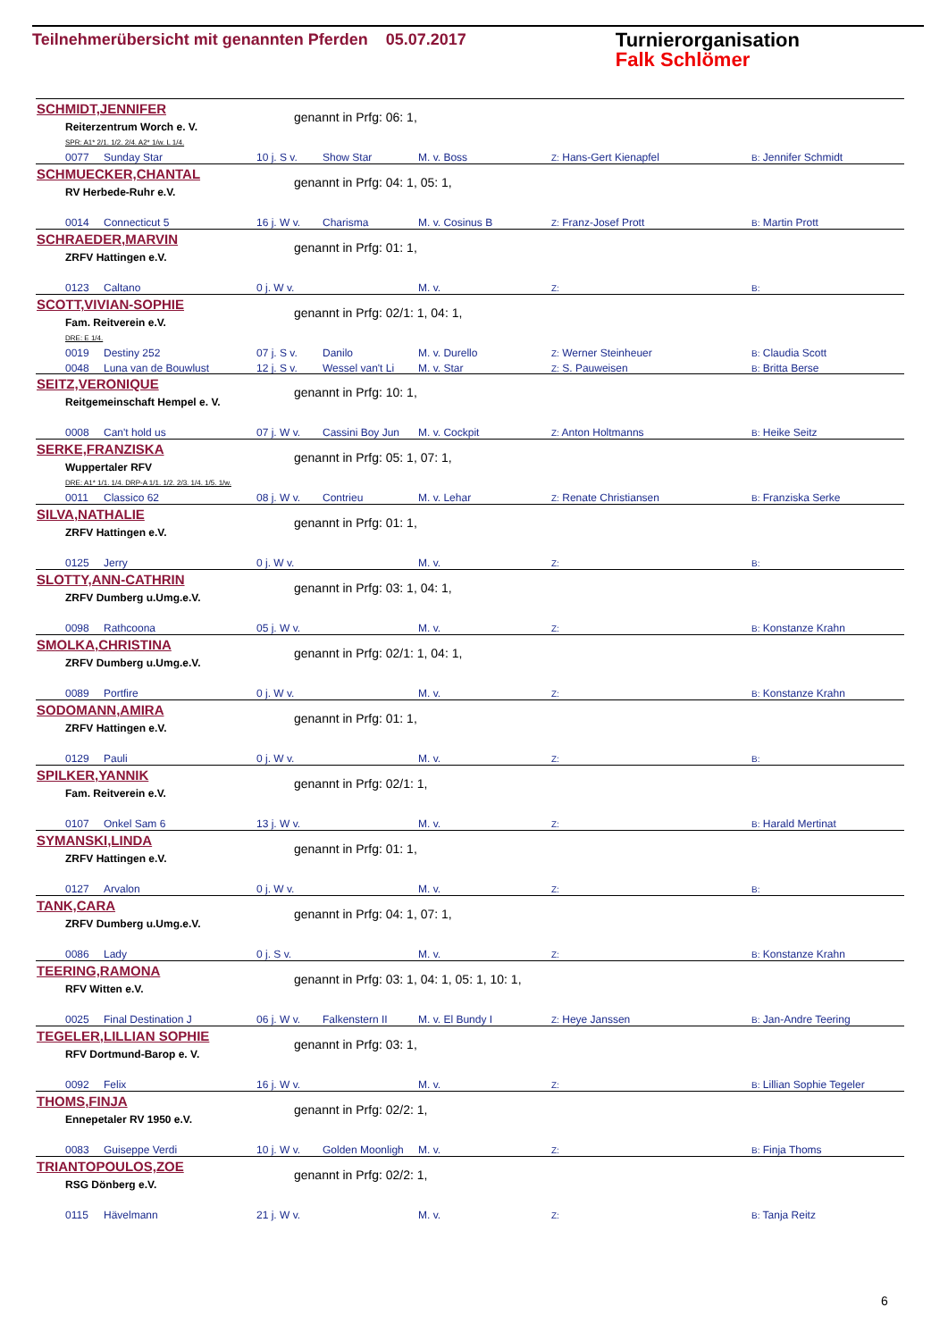Teilnehmerübersicht mit genannten Pferden 05.07.2017
Turnierorganisation
Falk Schlömer
SCHMIDT,JENNIFER
genannt in Prfg: 06: 1,
Reiterzentrum Worch e. V.
SPR: A1* 2/1. 1/2. 2/4. A2* 1/w. L 1/4.
| 0077 | Sunday Star | 10 j. S v. | Show Star | M. v. Boss | Z: Hans-Gert Kienapfel | B: Jennifer Schmidt |
SCHMUECKER,CHANTAL
genannt in Prfg: 04: 1, 05: 1,
RV Herbede-Ruhr e.V.
| 0014 | Connecticut 5 | 16 j. W v. | Charisma | M. v. Cosinus B | Z: Franz-Josef Prott | B: Martin Prott |
SCHRAEDER,MARVIN
genannt in Prfg: 01: 1,
ZRFV Hattingen e.V.
| 0123 | Caltano | 0 j. W v. | | M. v. | Z: | B: |
SCOTT,VIVIAN-SOPHIE
genannt in Prfg: 02/1: 1, 04: 1,
Fam. Reitverein e.V.
DRE: E 1/4.
| 0019 | Destiny 252 | 07 j. S v. | Danilo | M. v. Durello | Z: Werner Steinheuer | B: Claudia Scott |
| 0048 | Luna van de Bouwlust | 12 j. S v. | Wessel van't Li | M. v. Star | Z: S. Pauweisen | B: Britta Berse |
SEITZ,VERONIQUE
genannt in Prfg: 10: 1,
Reitgemeinschaft Hempel e. V.
| 0008 | Can't hold us | 07 j. W v. | Cassini Boy Jun | M. v. Cockpit | Z: Anton Holtmanns | B: Heike Seitz |
SERKE,FRANZISKA
genannt in Prfg: 05: 1, 07: 1,
Wuppertaler RFV
DRE: A1* 1/1. 1/4. DRP-A 1/1. 1/2. 2/3. 1/4. 1/5. 1/w.
| 0011 | Classico 62 | 08 j. W v. | Contrieu | M. v. Lehar | Z: Renate Christiansen | B: Franziska Serke |
SILVA,NATHALIE
genannt in Prfg: 01: 1,
ZRFV Hattingen e.V.
| 0125 | Jerry | 0 j. W v. | | M. v. | Z: | B: |
SLOTTY,ANN-CATHRIN
genannt in Prfg: 03: 1, 04: 1,
ZRFV Dumberg u.Umg.e.V.
| 0098 | Rathcoona | 05 j. W v. | | M. v. | Z: | B: Konstanze Krahn |
SMOLKA,CHRISTINA
genannt in Prfg: 02/1: 1, 04: 1,
ZRFV Dumberg u.Umg.e.V.
| 0089 | Portfire | 0 j. W v. | | M. v. | Z: | B: Konstanze Krahn |
SODOMANN,AMIRA
genannt in Prfg: 01: 1,
ZRFV Hattingen e.V.
| 0129 | Pauli | 0 j. W v. | | M. v. | Z: | B: |
SPILKER,YANNIK
genannt in Prfg: 02/1: 1,
Fam. Reitverein e.V.
| 0107 | Onkel Sam 6 | 13 j. W v. | | M. v. | Z: | B: Harald Mertinat |
SYMANSKI,LINDA
genannt in Prfg: 01: 1,
ZRFV Hattingen e.V.
| 0127 | Arvalon | 0 j. W v. | | M. v. | Z: | B: |
TANK,CARA
genannt in Prfg: 04: 1, 07: 1,
ZRFV Dumberg u.Umg.e.V.
| 0086 | Lady | 0 j. S v. | | M. v. | Z: | B: Konstanze Krahn |
TEERING,RAMONA
genannt in Prfg: 03: 1, 04: 1, 05: 1, 10: 1,
RFV Witten e.V.
| 0025 | Final Destination J | 06 j. W v. | Falkenstern II | M. v. El Bundy I | Z: Heye Janssen | B: Jan-Andre Teering |
TEGELER,LILLIAN SOPHIE
genannt in Prfg: 03: 1,
RFV Dortmund-Barop e. V.
| 0092 | Felix | 16 j. W v. | | M. v. | Z: | B: Lillian Sophie Tegeler |
THOMS,FINJA
genannt in Prfg: 02/2: 1,
Ennepetaler RV 1950 e.V.
| 0083 | Guiseppe Verdi | 10 j. W v. | Golden Moonligh | M. v. | Z: | B: Finja Thoms |
TRIANTOPOULOS,ZOE
genannt in Prfg: 02/2: 1,
RSG Dönberg e.V.
| 0115 | Hävelmann | 21 j. W v. | | M. v. | Z: | B: Tanja Reitz |
6